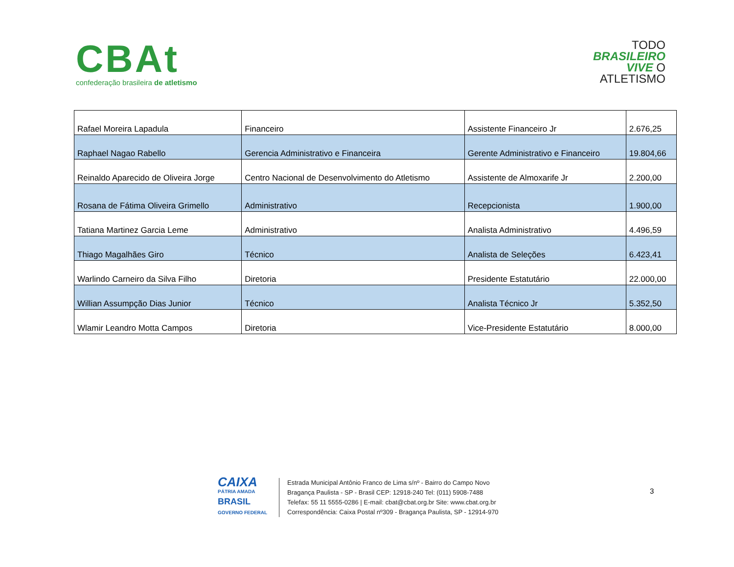CBAt
confederação brasileira de atletismo
TODO
BRASILEIRO
VIVE O
ATLETISMO
| Rafael Moreira Lapadula | Financeiro | Assistente Financeiro Jr | 2.676,25 |
| Raphael Nagao Rabello | Gerencia Administrativo e Financeira | Gerente Administrativo e Financeiro | 19.804,66 |
| Reinaldo Aparecido de Oliveira Jorge | Centro Nacional de Desenvolvimento do Atletismo | Assistente de Almoxarife Jr | 2.200,00 |
| Rosana de Fátima Oliveira Grimello | Administrativo | Recepcionista | 1.900,00 |
| Tatiana Martinez Garcia Leme | Administrativo | Analista Administrativo | 4.496,59 |
| Thiago Magalhães Giro | Técnico | Analista de Seleções | 6.423,41 |
| Warlindo Carneiro da Silva Filho | Diretoria | Presidente Estatutário | 22.000,00 |
| Willian Assumpção Dias Junior | Técnico | Analista Técnico Jr | 5.352,50 |
| Wlamir Leandro Motta Campos | Diretoria | Vice-Presidente Estatutário | 8.000,00 |
CAIXA
PÁTRIA AMADA
BRASIL
GOVERNO FEDERAL
Estrada Municipal Antônio Franco de Lima s/nº - Bairro do Campo Novo
Bragança Paulista - SP - Brasil CEP: 12918-240 Tel: (011) 5908-7488
Telefax: 55 11 5555-0286 | E-mail: cbat@cbat.org.br Site: www.cbat.org.br
Correspondência: Caixa Postal nº309 - Bragança Paulista, SP - 12914-970
3